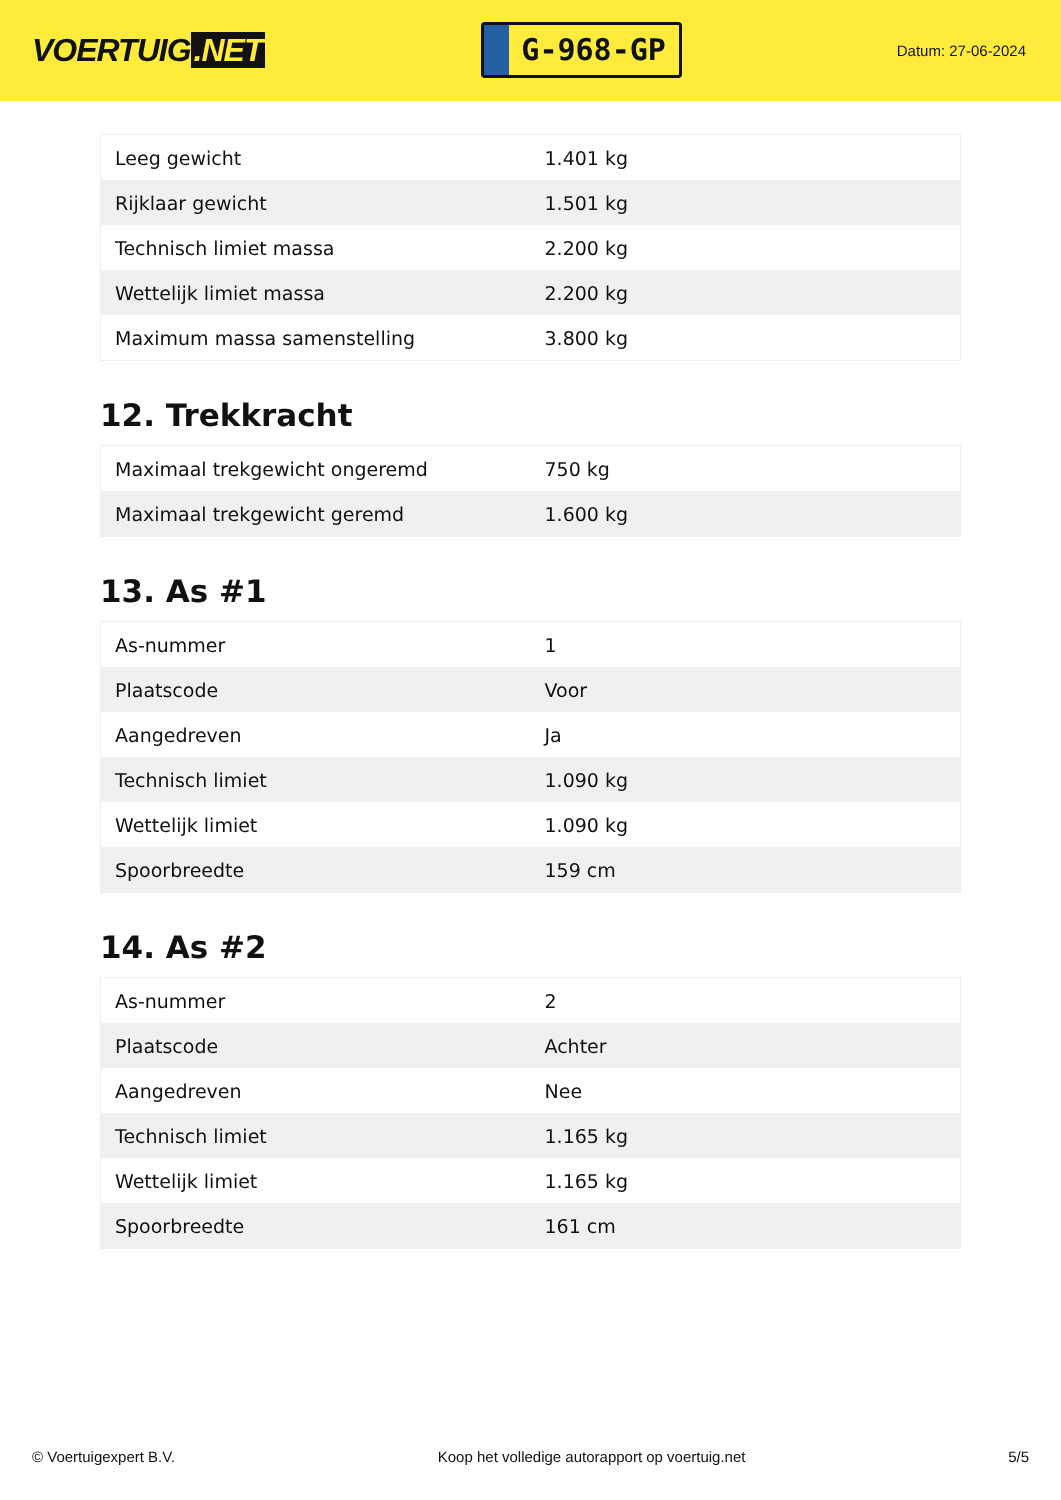VOERTUIG.NET
G-968-GP
Datum: 27-06-2024
| Leeg gewicht | 1.401 kg |
| Rijklaar gewicht | 1.501 kg |
| Technisch limiet massa | 2.200 kg |
| Wettelijk limiet massa | 2.200 kg |
| Maximum massa samenstelling | 3.800 kg |
12. Trekkracht
| Maximaal trekgewicht ongeremd | 750 kg |
| Maximaal trekgewicht geremd | 1.600 kg |
13. As #1
| As-nummer | 1 |
| Plaatscode | Voor |
| Aangedreven | Ja |
| Technisch limiet | 1.090 kg |
| Wettelijk limiet | 1.090 kg |
| Spoorbreedte | 159 cm |
14. As #2
| As-nummer | 2 |
| Plaatscode | Achter |
| Aangedreven | Nee |
| Technisch limiet | 1.165 kg |
| Wettelijk limiet | 1.165 kg |
| Spoorbreedte | 161 cm |
© Voertuigexpert B.V. Koop het volledige autorapport op voertuig.net 5/5